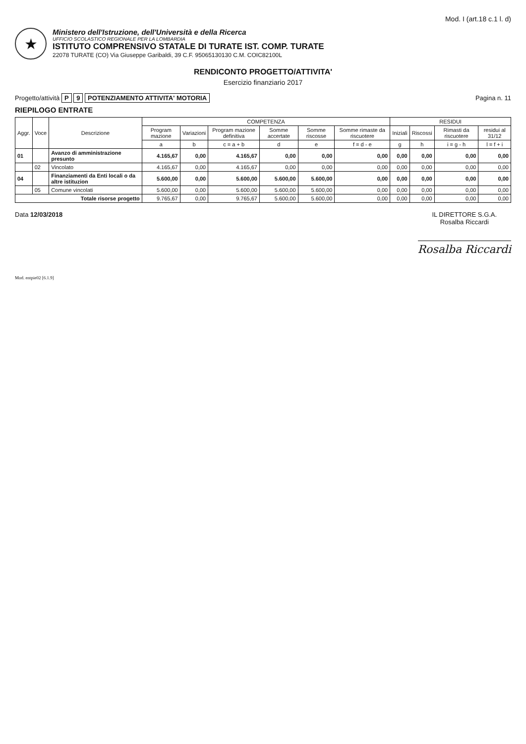Mod. I (art.18 c.1 l. d)
★
Ministero dell'Istruzione, dell'Università e della Ricerca
UFFICIO SCOLASTICO REGIONALE PER LA LOMBARDIA
ISTITUTO COMPRENSIVO STATALE DI TURATE IST. COMP. TURATE
22078 TURATE (CO) Via Giuseppe Garibaldi, 39 C.F. 95065130130 C.M. COIC82100L
RENDICONTO PROGETTO/ATTIVITA'
Esercizio finanziario 2017
Progetto/attività P 9 POTENZIAMENTO ATTIVITA' MOTORIA
Pagina n. 11
RIEPILOGO ENTRATE
| Aggr. | Voce | Descrizione | COMPETENZA | | | | | | RESIDUI | | | |
| --- | --- | --- | --- | --- | --- | --- | --- | --- | --- | --- | --- | --- |
| | | | Program mazione | Variazioni | Program mazione definitiva | Somme accertate | Somme riscosse | Somme rimaste da riscuotere | Iniziali | Riscossi | Rimasti da riscuotere | residui al 31/12 |
| | | | a | b | c = a + b | d | e | f = d - e | g | h | i = g - h | l = f + i |
| 01 | | Avanzo di amministrazione presunto | 4.165,67 | 0,00 | 4.165,67 | 0,00 | 0,00 | 0,00 | 0,00 | 0,00 | 0,00 | 0,00 |
| | 02 | Vincolato | 4.165,67 | 0,00 | 4.165,67 | 0,00 | 0,00 | 0,00 | 0,00 | 0,00 | 0,00 | 0,00 |
| 04 | | Finanziamenti da Enti locali o da altre istituzion | 5.600,00 | 0,00 | 5.600,00 | 5.600,00 | 5.600,00 | 0,00 | 0,00 | 0,00 | 0,00 | 0,00 |
| | 05 | Comune vincolati | 5.600,00 | 0,00 | 5.600,00 | 5.600,00 | 5.600,00 | 0,00 | 0,00 | 0,00 | 0,00 | 0,00 |
| Totale risorse progetto | | | 9.765,67 | 0,00 | 9.765,67 | 5.600,00 | 5.600,00 | 0,00 | 0,00 | 0,00 | 0,00 | 0,00 |
Data 12/03/2018 IL DIRETTORE S.G.A.
Rosalba Riccardi
Rosalba Riccardi
Mod. entpie02 [6.1.9]